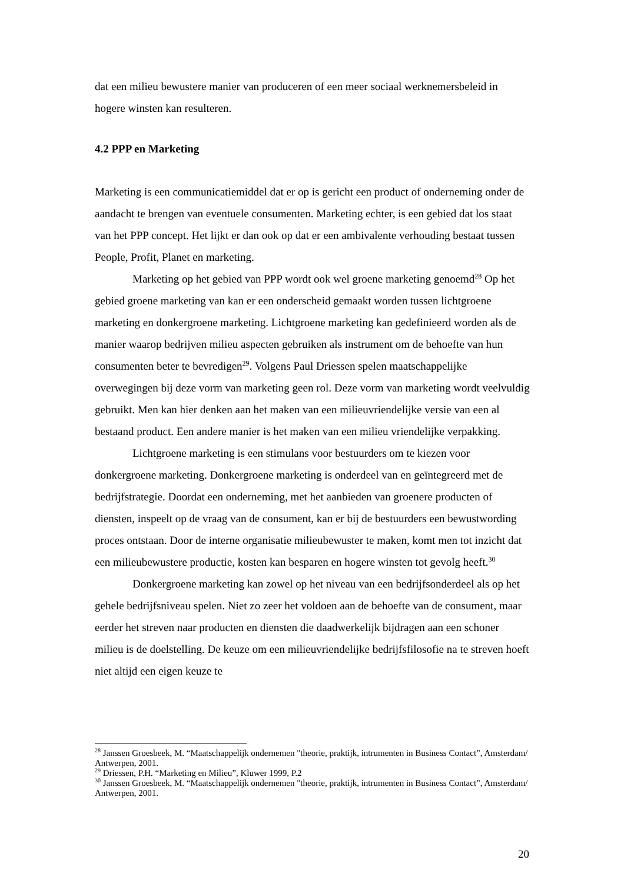dat een milieu bewustere manier van produceren of een meer sociaal werknemersbeleid in hogere winsten kan resulteren.
4.2 PPP en Marketing
Marketing is een communicatiemiddel dat er op is gericht een product of onderneming onder de aandacht te brengen van eventuele consumenten. Marketing echter, is een gebied dat los staat van het PPP concept. Het lijkt er dan ook op dat er een ambivalente verhouding bestaat tussen People, Profit, Planet en marketing.
Marketing op het gebied van PPP wordt ook wel groene marketing genoemd<sup>28</sup> Op het gebied groene marketing van kan er een onderscheid gemaakt worden tussen lichtgroene marketing en donkergroene marketing. Lichtgroene marketing kan gedefinieerd worden als de manier waarop bedrijven milieu aspecten gebruiken als instrument om de behoefte van hun consumenten beter te bevredigen<sup>29</sup>. Volgens Paul Driessen spelen maatschappelijke overwegingen bij deze vorm van marketing geen rol. Deze vorm van marketing wordt veelvuldig gebruikt. Men kan hier denken aan het maken van een milieuvriendelijke versie van een al bestaand product. Een andere manier is het maken van een milieu vriendelijke verpakking.
Lichtgroene marketing is een stimulans voor bestuurders om te kiezen voor donkergroene marketing. Donkergroene marketing is onderdeel van en geïntegreerd met de bedrijfstrategie. Doordat een onderneming, met het aanbieden van groenere producten of diensten, inspeelt op de vraag van de consument, kan er bij de bestuurders een bewustwording proces ontstaan. Door de interne organisatie milieubewuster te maken, komt men tot inzicht dat een milieubewustere productie, kosten kan besparen en hogere winsten tot gevolg heeft.<sup>30</sup>
Donkergroene marketing kan zowel op het niveau van een bedrijfsonderdeel als op het gehele bedrijfsniveau spelen. Niet zo zeer het voldoen aan de behoefte van de consument, maar eerder het streven naar producten en diensten die daadwerkelijk bijdragen aan een schoner milieu is de doelstelling. De keuze om een milieuvriendelijke bedrijfsfilosofie na te streven hoeft niet altijd een eigen keuze te
<sup>28</sup> Janssen Groesbeek, M. “Maatschappelijk ondernemen "theorie, praktijk, intrumenten in Business Contact”, Amsterdam/ Antwerpen, 2001.
<sup>29</sup> Driessen, P.H. “Marketing en Milieu”, Kluwer 1999, P.2
<sup>30</sup> Janssen Groesbeek, M. “Maatschappelijk ondernemen "theorie, praktijk, intrumenten in Business Contact”, Amsterdam/ Antwerpen, 2001.
20